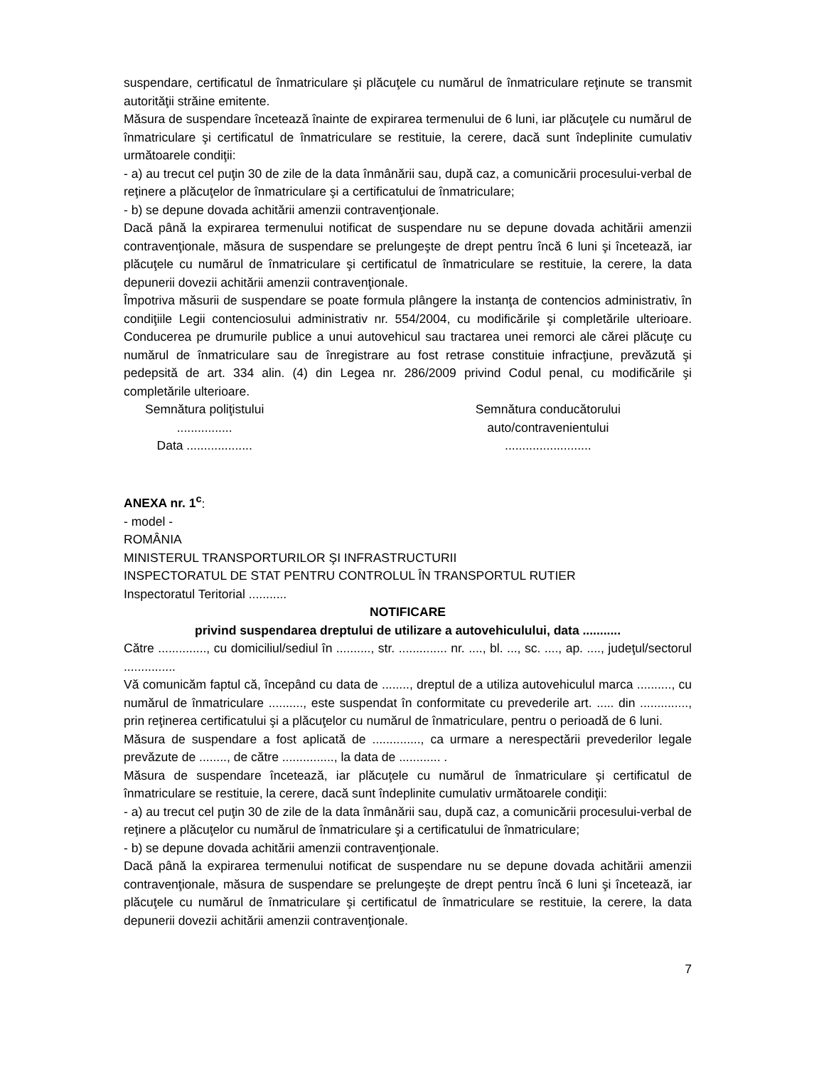suspendare, certificatul de înmatriculare şi plăcuţele cu numărul de înmatriculare reţinute se transmit autorităţii străine emitente.
Măsura de suspendare încetează înainte de expirarea termenului de 6 luni, iar plăcuţele cu numărul de înmatriculare şi certificatul de înmatriculare se restituie, la cerere, dacă sunt îndeplinite cumulativ următoarele condiţii:
- a) au trecut cel puţin 30 de zile de la data înmânării sau, după caz, a comunicării procesului-verbal de reţinere a plăcuţelor de înmatriculare şi a certificatului de înmatriculare;
- b) se depune dovada achitării amenzii contravenţionale.
Dacă până la expirarea termenului notificat de suspendare nu se depune dovada achitării amenzii contravenţionale, măsura de suspendare se prelungeşte de drept pentru încă 6 luni şi încetează, iar plăcuţele cu numărul de înmatriculare şi certificatul de înmatriculare se restituie, la cerere, la data depunerii dovezii achitării amenzii contravenţionale.
Împotriva măsurii de suspendare se poate formula plângere la instanţa de contencios administrativ, în condiţiile Legii contenciosului administrativ nr. 554/2004, cu modificările şi completările ulterioare. Conducerea pe drumurile publice a unui autovehicul sau tractarea unei remorci ale cărei plăcuţe cu numărul de înmatriculare sau de înregistrare au fost retrase constituie infracţiune, prevăzută şi pedepsită de art. 334 alin. (4) din Legea nr. 286/2009 privind Codul penal, cu modificările şi completările ulterioare.
Semnătura poliţistului
................
Data ...................
Semnătura conducătorului
auto/contravenientului
.........................
ANEXA nr. 1<sup>c</sup>:
- model -
ROMÂNIA
MINISTERUL TRANSPORTURILOR ŞI INFRASTRUCTURII
INSPECTORATUL DE STAT PENTRU CONTROLUL ÎN TRANSPORTUL RUTIER
Inspectoratul Teritorial ...........
NOTIFICARE
privind suspendarea dreptului de utilizare a autovehiculului, data ...........
Către .............., cu domiciliul/sediul în .........., str. .............. nr. ...., bl. ..., sc. ...., ap. ...., judeţul/sectorul ...............
Vă comunicăm faptul că, începând cu data de ........, dreptul de a utiliza autovehiculul marca .........., cu numărul de înmatriculare .........., este suspendat în conformitate cu prevederile art. ..... din .............., prin reţinerea certificatului şi a plăcuţelor cu numărul de înmatriculare, pentru o perioadă de 6 luni.
Măsura de suspendare a fost aplicată de .............., ca urmare a nerespectării prevederilor legale prevăzute de ........, de către ..............., la data de ............ .
Măsura de suspendare încetează, iar plăcuţele cu numărul de înmatriculare şi certificatul de înmatriculare se restituie, la cerere, dacă sunt îndeplinite cumulativ următoarele condiţii:
- a) au trecut cel puţin 30 de zile de la data înmânării sau, după caz, a comunicării procesului-verbal de reţinere a plăcuţelor cu numărul de înmatriculare şi a certificatului de înmatriculare;
- b) se depune dovada achitării amenzii contravenţionale.
Dacă până la expirarea termenului notificat de suspendare nu se depune dovada achitării amenzii contravenţionale, măsura de suspendare se prelungeşte de drept pentru încă 6 luni şi încetează, iar plăcuţele cu numărul de înmatriculare şi certificatul de înmatriculare se restituie, la cerere, la data depunerii dovezii achitării amenzii contravenţionale.
7